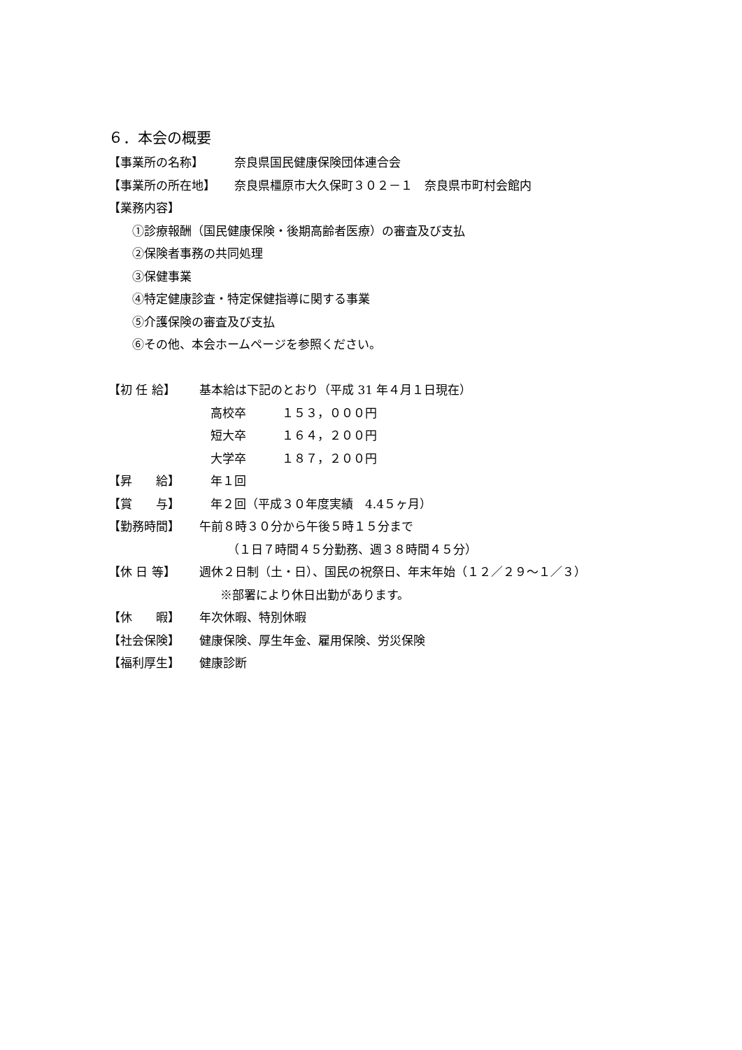６．本会の概要
【事業所の名称】 奈良県国民健康保険団体連合会
【事業所の所在地】 奈良県橿原市大久保町３０２－１　奈良県市町村会館内
【業務内容】
①診療報酬（国民健康保険・後期高齢者医療）の審査及び支払
②保険者事務の共同処理
③保健事業
④特定健康診査・特定保健指導に関する事業
⑤介護保険の審査及び支払
⑥その他、本会ホームページを参照ください。
【初 任 給】 基本給は下記のとおり（平成 31 年４月１日現在）
高校卒　　　１５３，０００円
短大卒　　　１６４，２００円
大学卒　　　１８７，２００円
【昇　　給】 年１回
【賞　　与】 年２回（平成３０年度実績　4.4５ヶ月）
【勤務時間】 午前８時３０分から午後５時１５分まで
（１日７時間４５分勤務、週３８時間４５分）
【休 日 等】 週休２日制（土・日）、国民の祝祭日、年末年始（１２／２９～１／３）
※部署により休日出勤があります。
【休　　暇】 年次休暇、特別休暇
【社会保険】 健康保険、厚生年金、雇用保険、労災保険
【福利厚生】 健康診断